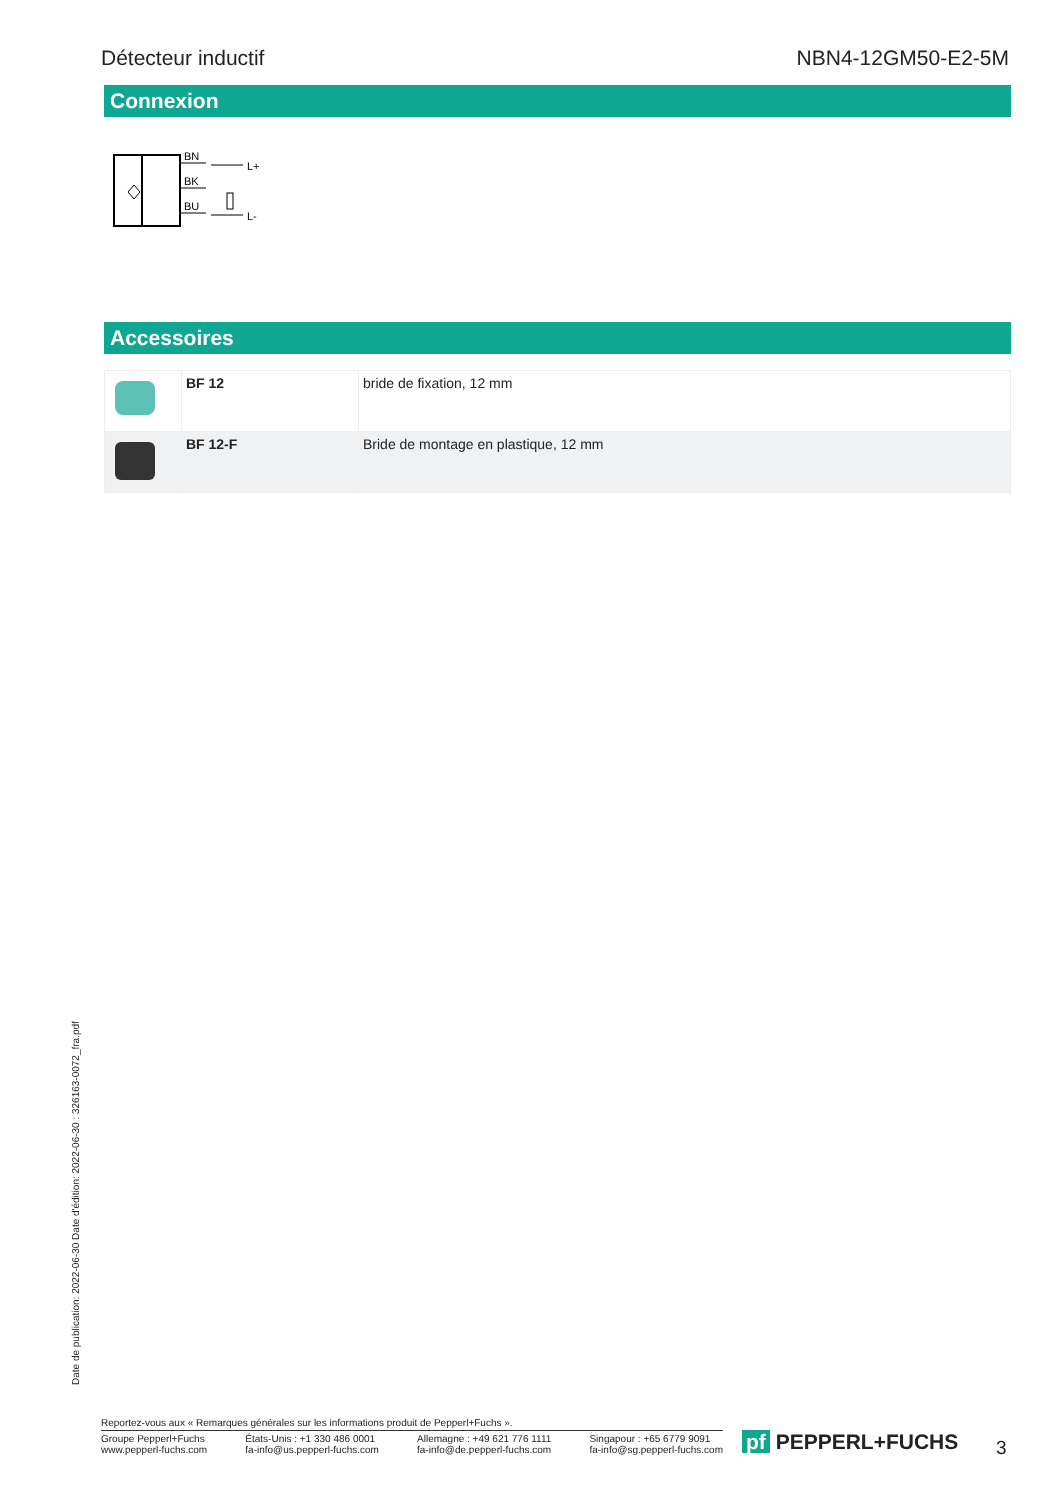Détecteur inductif NBN4-12GM50-E2-5M
Connexion
BN
BK
BU
L+
L-
Accessoires
| | BF 12 | bride de fixation, 12 mm |
| | BF 12-F | Bride de montage en plastique, 12 mm |
Date de publication: 2022-06-30 Date d'édition: 2022-06-30 : 326163-0072_fra.pdf
Reportez-vous aux « Remarques générales sur les informations produit de Pepperl+Fuchs ».
Groupe Pepperl+Fuchs
www.pepperl-fuchs.com États-Unis : +1 330 486 0001
fa-info@us.pepperl-fuchs.com Allemagne : +49 621 776 1111
fa-info@de.pepperl-fuchs.com Singapour : +65 6779 9091
fa-info@sg.pepperl-fuchs.com
pf PEPPERL+FUCHS 3